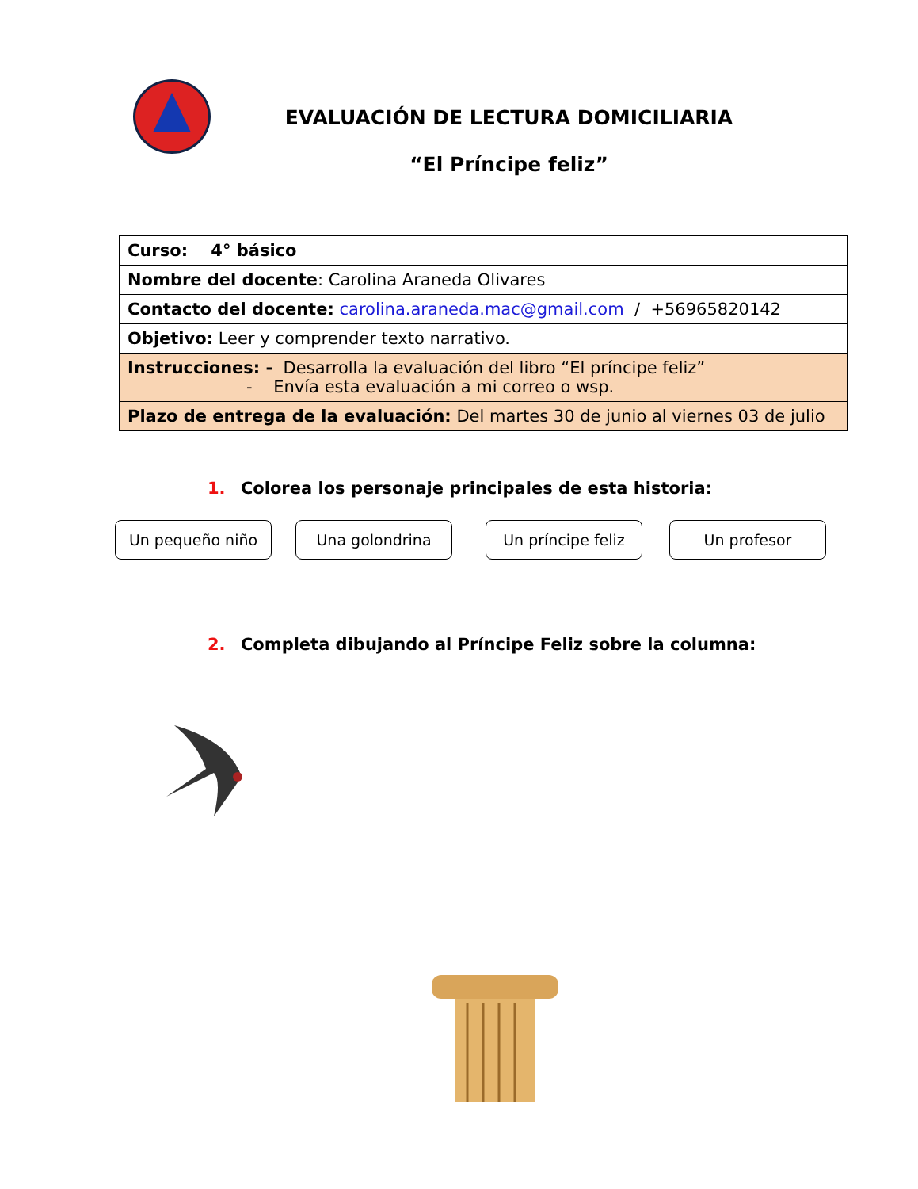EVALUACIÓN DE LECTURA DOMICILIARIA
“El Príncipe feliz”
| Curso: 4° básico |
| Nombre del docente : Carolina Araneda Olivares |
| Contacto del docente: carolina.araneda.mac@gmail.com / +56965820142 |
| Objetivo: Leer y comprender texto narrativo. |
| Instrucciones: - Desarrolla la evaluación del libro “El príncipe feliz” - Envía esta evaluación a mi correo o wsp. |
| Plazo de entrega de la evaluación: Del martes 30 de junio al viernes 03 de julio |
1. Colorea los personaje principales de esta historia:
Un pequeño niño Una golondrina Un príncipe feliz Un profesor
2. Completa dibujando al Príncipe Feliz sobre la columna: